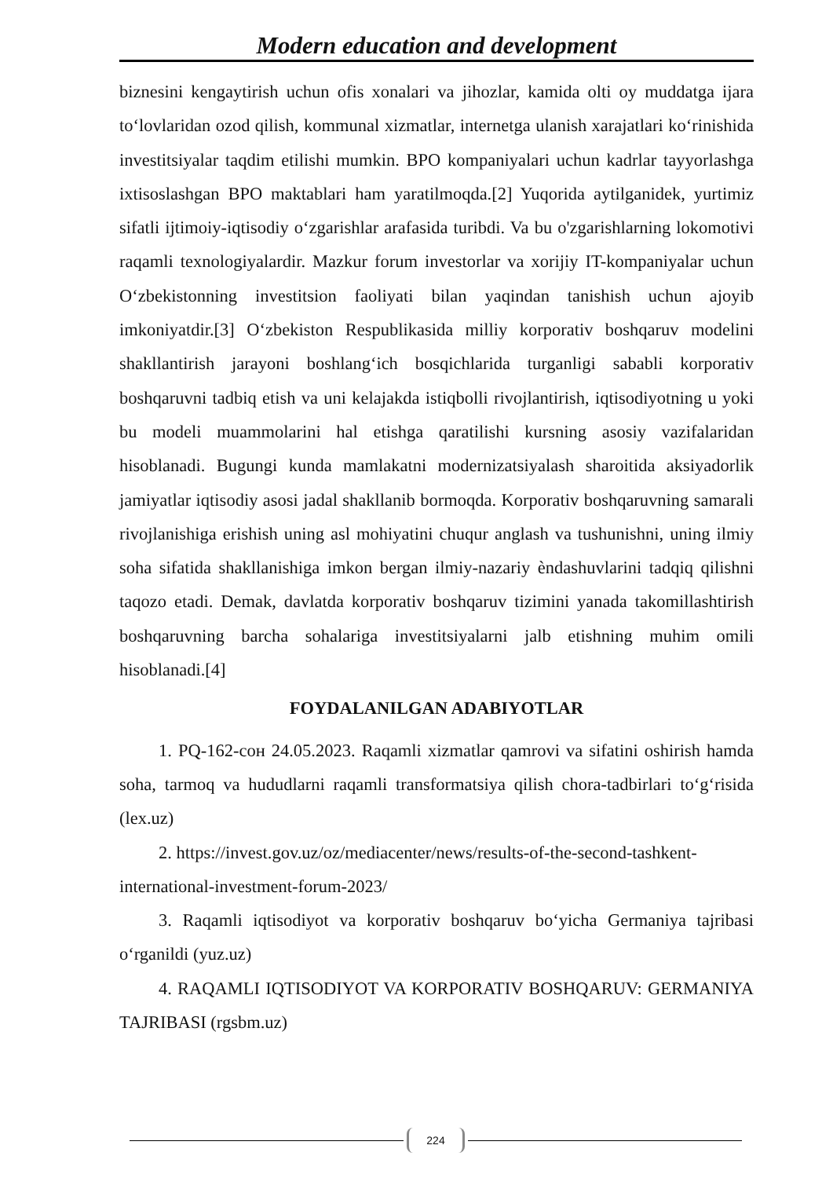Modern education and development
biznesini kengaytirish uchun ofis xonalari va jihozlar, kamida olti oy muddatga ijara to‘lovlaridan ozod qilish, kommunal xizmatlar, internetga ulanish xarajatlari ko‘rinishida investitsiyalar taqdim etilishi mumkin. BPO kompaniyalari uchun kadrlar tayyorlashga ixtisoslashgan BPO maktablari ham yaratilmoqda.[2] Yuqorida aytilganidek, yurtimiz sifatli ijtimoiy-iqtisodiy o‘zgarishlar arafasida turibdi. Va bu o'zgarishlarning lokomotivi raqamli texnologiyalardir. Mazkur forum investorlar va xorijiy IT-kompaniyalar uchun O‘zbekistonning investitsion faoliyati bilan yaqindan tanishish uchun ajoyib imkoniyatdir.[3] O‘zbekiston Respublikasida milliy korporativ boshqaruv modelini shakllantirish jarayoni boshlang‘ich bosqichlarida turganligi sababli korporativ boshqaruvni tadbiq etish va uni kelajakda istiqbolli rivojlantirish, iqtisodiyotning u yoki bu modeli muammolarini hal etishga qaratilishi kursning asosiy vazifalaridan hisoblanadi. Bugungi kunda mamlakatni modernizatsiyalash sharoitida aksiyadorlik jamiyatlar iqtisodiy asosi jadal shakllanib bormoqda. Korporativ boshqaruvning samarali rivojlanishiga erishish uning asl mohiyatini chuqur anglash va tushunishni, uning ilmiy soha sifatida shakllanishiga imkon bergan ilmiy-nazariy èndashuvlarini tadqiq qilishni taqozo etadi. Demak, davlatda korporativ boshqaruv tizimini yanada takomillashtirish boshqaruvning barcha sohalariga investitsiyalarni jalb etishning muhim omili hisoblanadi.[4]
FOYDALANILGAN ADABIYOTLAR
1. PQ-162-сон 24.05.2023. Raqamli xizmatlar qamrovi va sifatini oshirish hamda soha, tarmoq va hududlarni raqamli transformatsiya qilish chora-tadbirlari to‘g‘risida (lex.uz)
2. https://invest.gov.uz/oz/mediacenter/news/results-of-the-second-tashkent-international-investment-forum-2023/
3. Raqamli iqtisodiyot va korporativ boshqaruv bo‘yicha Germaniya tajribasi o‘rganildi (yuz.uz)
4. RAQAMLI IQTISODIYOT VA KORPORATIV BOSHQARUV: GERMANIYA TAJRIBASI (rgsbm.uz)
224